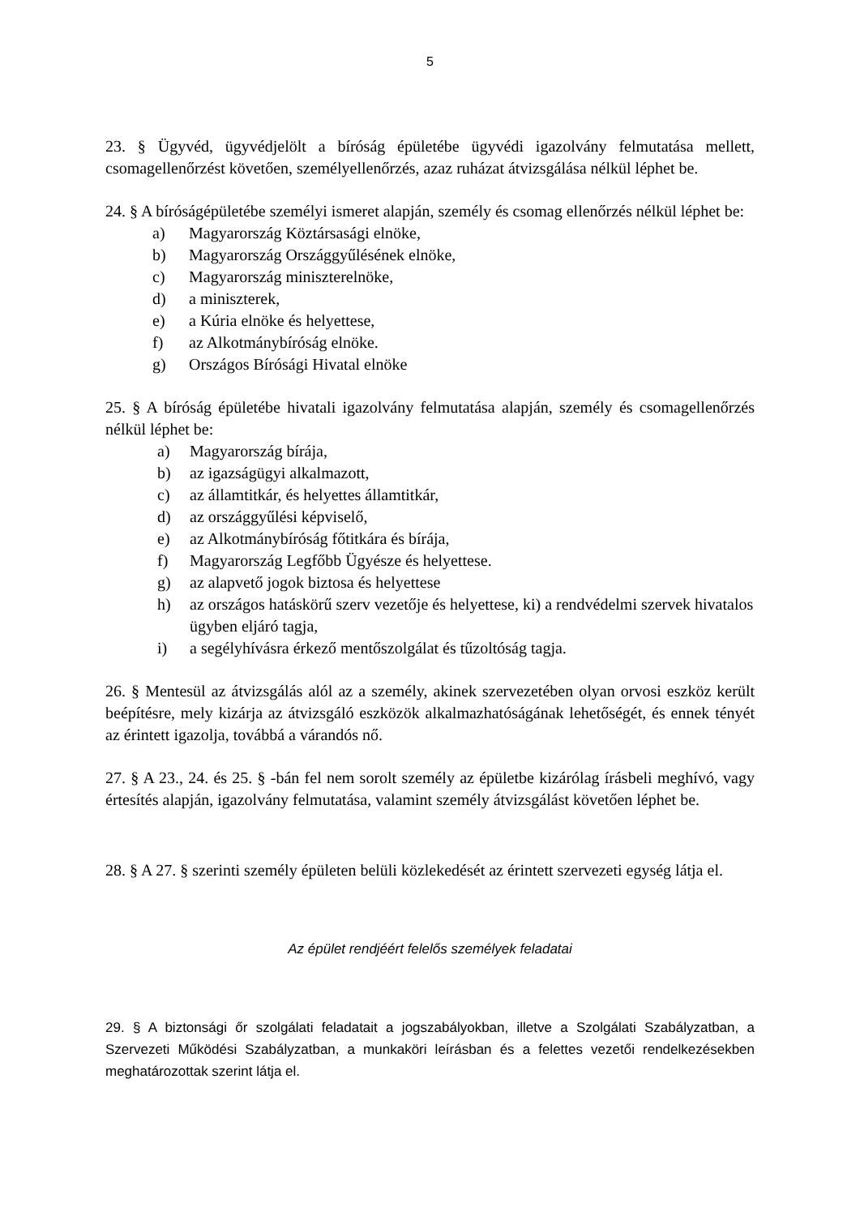5
23. § Ügyvéd, ügyvédjelölt a bíróság épületébe ügyvédi igazolvány felmutatása mellett, csomagellenőrzést követően, személyellenőrzés, azaz ruházat átvizsgálása nélkül léphet be.
24. § A bíróságépületébe személyi ismeret alapján, személy és csomag ellenőrzés nélkül léphet be:
a) Magyarország Köztársasági elnöke,
b) Magyarország Országgyűlésének elnöke,
c) Magyarország miniszterelnöke,
d) a miniszterek,
e) a Kúria elnöke és helyettese,
f) az Alkotmánybíróság elnöke.
g) Országos Bírósági Hivatal elnöke
25. § A bíróság épületébe hivatali igazolvány felmutatása alapján, személy és csomagellenőrzés nélkül léphet be:
a) Magyarország bírája,
b) az igazságügyi alkalmazott,
c) az államtitkár, és helyettes államtitkár,
d) az országgyűlési képviselő,
e) az Alkotmánybíróság főtitkára és bírája,
f) Magyarország Legfőbb Ügyésze és helyettese.
g) az alapvető jogok biztosa és helyettese
h) az országos hatáskörű szerv vezetője és helyettese, ki) a rendvédelmi szervek hivatalos ügyben eljáró tagja,
i) a segélyhívásra érkező mentőszolgálat és tűzoltóság tagja.
26. § Mentesül az átvizsgálás alól az a személy, akinek szervezetében olyan orvosi eszköz került beépítésre, mely kizárja az átvizsgáló eszközök alkalmazhatóságának lehetőségét, és ennek tényét az érintett igazolja, továbbá a várandós nő.
27. § A 23., 24. és 25. § -bán fel nem sorolt személy az épületbe kizárólag írásbeli meghívó, vagy értesítés alapján, igazolvány felmutatása, valamint személy átvizsgálást követően léphet be.
28. § A 27. § szerinti személy épületen belüli közlekedését az érintett szervezeti egység látja el.
Az épület rendjéért felelős személyek feladatai
29. § A biztonsági őr szolgálati feladatait a jogszabályokban, illetve a Szolgálati Szabályzatban, a Szervezeti Működési Szabályzatban, a munkaköri leírásban és a felettes vezetői rendelkezésekben meghatározottak szerint látja el.